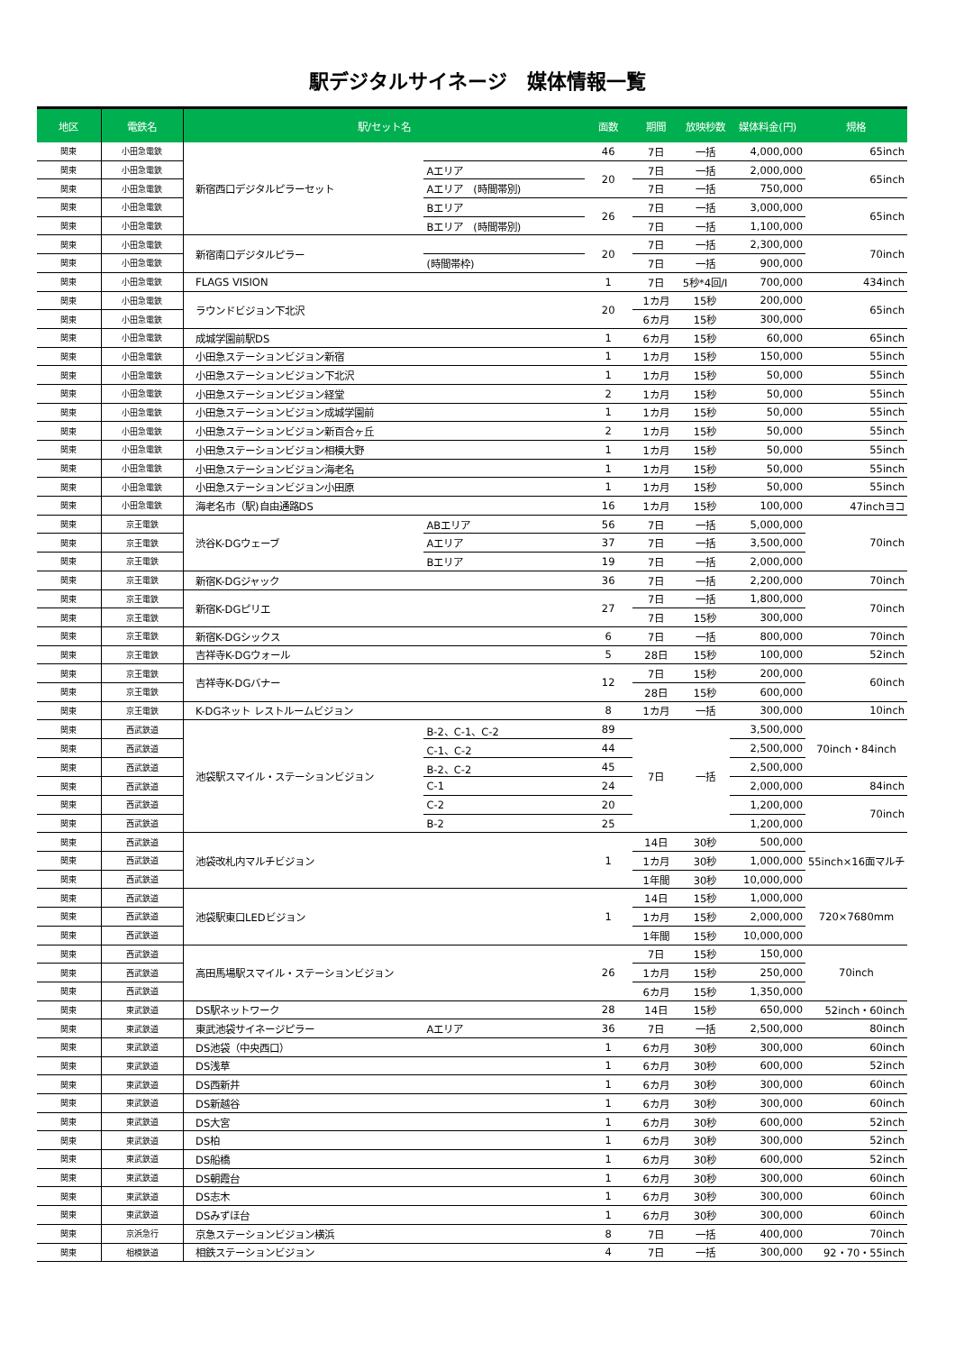駅デジタルサイネージ　媒体情報一覧
| 地区 | 電鉄名 | 駅/セット名 | | 面数 | 期間 | 放映秒数 | 媒体料金(円) | 規格 |
| --- | --- | --- | --- | --- | --- | --- | --- | --- |
| 関東 | 小田急電鉄 | 新宿西口デジタルピラーセット | | 46 | 7日 | 一括 | 4,000,000 | 65inch |
| 関東 | 小田急電鉄 | | Aエリア | 20 | 7日 | 一括 | 2,000,000 | 65inch |
| 関東 | 小田急電鉄 | | Aエリア (時間帯別) | | 7日 | 一括 | 750,000 | |
| 関東 | 小田急電鉄 | | Bエリア | 26 | 7日 | 一括 | 3,000,000 | 65inch |
| 関東 | 小田急電鉄 | | Bエリア (時間帯別) | | 7日 | 一括 | 1,100,000 | |
| 関東 | 小田急電鉄 | 新宿南口デジタルピラー | | 20 | 7日 | 一括 | 2,300,000 | 70inch |
| 関東 | 小田急電鉄 | | (時間帯枠) | | 7日 | 一括 | 900,000 | |
| 関東 | 小田急電鉄 | FLAGS VISION | | 1 | 7日 | 5秒*4回/I | 700,000 | 434inch |
| 関東 | 小田急電鉄 | ラウンドビジョン下北沢 | | 20 | 1カ月 | 15秒 | 200,000 | 65inch |
| 関東 | 小田急電鉄 | | | | 6カ月 | 15秒 | 300,000 | |
| 関東 | 小田急電鉄 | 成城学園前駅DS | | 1 | 6カ月 | 15秒 | 60,000 | 65inch |
| 関東 | 小田急電鉄 | 小田急ステーションビジョン新宿 | | 1 | 1カ月 | 15秒 | 150,000 | 55inch |
| 関東 | 小田急電鉄 | 小田急ステーションビジョン下北沢 | | 1 | 1カ月 | 15秒 | 50,000 | 55inch |
| 関東 | 小田急電鉄 | 小田急ステーションビジョン経堂 | | 2 | 1カ月 | 15秒 | 50,000 | 55inch |
| 関東 | 小田急電鉄 | 小田急ステーションビジョン成城学園前 | | 1 | 1カ月 | 15秒 | 50,000 | 55inch |
| 関東 | 小田急電鉄 | 小田急ステーションビジョン新百合ヶ丘 | | 2 | 1カ月 | 15秒 | 50,000 | 55inch |
| 関東 | 小田急電鉄 | 小田急ステーションビジョン相模大野 | | 1 | 1カ月 | 15秒 | 50,000 | 55inch |
| 関東 | 小田急電鉄 | 小田急ステーションビジョン海老名 | | 1 | 1カ月 | 15秒 | 50,000 | 55inch |
| 関東 | 小田急電鉄 | 小田急ステーションビジョン小田原 | | 1 | 1カ月 | 15秒 | 50,000 | 55inch |
| 関東 | 小田急電鉄 | 海老名市（駅)自由通路DS | | 16 | 1カ月 | 15秒 | 100,000 | 47inchヨコ |
| 関東 | 京王電鉄 | 渋谷K-DGウェーブ | ABエリア | 56 | 7日 | 一括 | 5,000,000 | 70inch |
| 関東 | 京王電鉄 | | Aエリア | 37 | 7日 | 一括 | 3,500,000 | |
| 関東 | 京王電鉄 | | Bエリア | 19 | 7日 | 一括 | 2,000,000 | |
| 関東 | 京王電鉄 | 新宿K-DGジャック | | 36 | 7日 | 一括 | 2,200,000 | 70inch |
| 関東 | 京王電鉄 | 新宿K-DGピリエ | | 27 | 7日 | 一括 | 1,800,000 | 70inch |
| 関東 | 京王電鉄 | | | | 7日 | 15秒 | 300,000 | |
| 関東 | 京王電鉄 | 新宿K-DGシックス | | 6 | 7日 | 一括 | 800,000 | 70inch |
| 関東 | 京王電鉄 | 吉祥寺K-DGウォール | | 5 | 28日 | 15秒 | 100,000 | 52inch |
| 関東 | 京王電鉄 | 吉祥寺K-DGバナー | | 12 | 7日 | 15秒 | 200,000 | 60inch |
| 関東 | 京王電鉄 | | | | 28日 | 15秒 | 600,000 | |
| 関東 | 京王電鉄 | K-DGネット レストルームビジョン | | 8 | 1カ月 | 一括 | 300,000 | 10inch |
| 関東 | 西武鉄道 | 池袋駅スマイル・ステーションビジョン | B-2、C-1、C-2 | 89 | 7日 | 一括 | 3,500,000 | 70inch・84inch |
| 関東 | 西武鉄道 | | C-1、C-2 | 44 | | | 2,500,000 | |
| 関東 | 西武鉄道 | | B-2、C-2 | 45 | | | 2,500,000 | |
| 関東 | 西武鉄道 | | C-1 | 24 | | | 2,000,000 | 84inch |
| 関東 | 西武鉄道 | | C-2 | 20 | | | 1,200,000 | 70inch |
| 関東 | 西武鉄道 | | B-2 | 25 | | | 1,200,000 | |
| 関東 | 西武鉄道 | 池袋改札内マルチビジョン | | 1 | 14日 | 30秒 | 500,000 | 55inch×16面マルチ |
| 関東 | 西武鉄道 | | | | 1カ月 | 30秒 | 1,000,000 | |
| 関東 | 西武鉄道 | | | | 1年間 | 30秒 | 10,000,000 | |
| 関東 | 西武鉄道 | 池袋駅東口LEDビジョン | | 1 | 14日 | 15秒 | 1,000,000 | 720×7680mm |
| 関東 | 西武鉄道 | | | | 1カ月 | 15秒 | 2,000,000 | |
| 関東 | 西武鉄道 | | | | 1年間 | 15秒 | 10,000,000 | |
| 関東 | 西武鉄道 | 高田馬場駅スマイル・ステーションビジョン | | 26 | 7日 | 15秒 | 150,000 | 70inch |
| 関東 | 西武鉄道 | | | | 1カ月 | 15秒 | 250,000 | |
| 関東 | 西武鉄道 | | | | 6カ月 | 15秒 | 1,350,000 | |
| 関東 | 東武鉄道 | DS駅ネットワーク | | 28 | 14日 | 15秒 | 650,000 | 52inch・60inch |
| 関東 | 東武鉄道 | 東武池袋サイネージピラー | Aエリア | 36 | 7日 | 一括 | 2,500,000 | 80inch |
| 関東 | 東武鉄道 | DS池袋（中央西口） | | 1 | 6カ月 | 30秒 | 300,000 | 60inch |
| 関東 | 東武鉄道 | DS浅草 | | 1 | 6カ月 | 30秒 | 600,000 | 52inch |
| 関東 | 東武鉄道 | DS西新井 | | 1 | 6カ月 | 30秒 | 300,000 | 60inch |
| 関東 | 東武鉄道 | DS新越谷 | | 1 | 6カ月 | 30秒 | 300,000 | 60inch |
| 関東 | 東武鉄道 | DS大宮 | | 1 | 6カ月 | 30秒 | 600,000 | 52inch |
| 関東 | 東武鉄道 | DS柏 | | 1 | 6カ月 | 30秒 | 300,000 | 52inch |
| 関東 | 東武鉄道 | DS船橋 | | 1 | 6カ月 | 30秒 | 600,000 | 52inch |
| 関東 | 東武鉄道 | DS朝霞台 | | 1 | 6カ月 | 30秒 | 300,000 | 60inch |
| 関東 | 東武鉄道 | DS志木 | | 1 | 6カ月 | 30秒 | 300,000 | 60inch |
| 関東 | 東武鉄道 | DSみずほ台 | | 1 | 6カ月 | 30秒 | 300,000 | 60inch |
| 関東 | 京浜急行 | 京急ステーションビジョン横浜 | | 8 | 7日 | 一括 | 400,000 | 70inch |
| 関東 | 相模鉄道 | 相鉄ステーションビジョン | | 4 | 7日 | 一括 | 300,000 | 92・70・55inch |